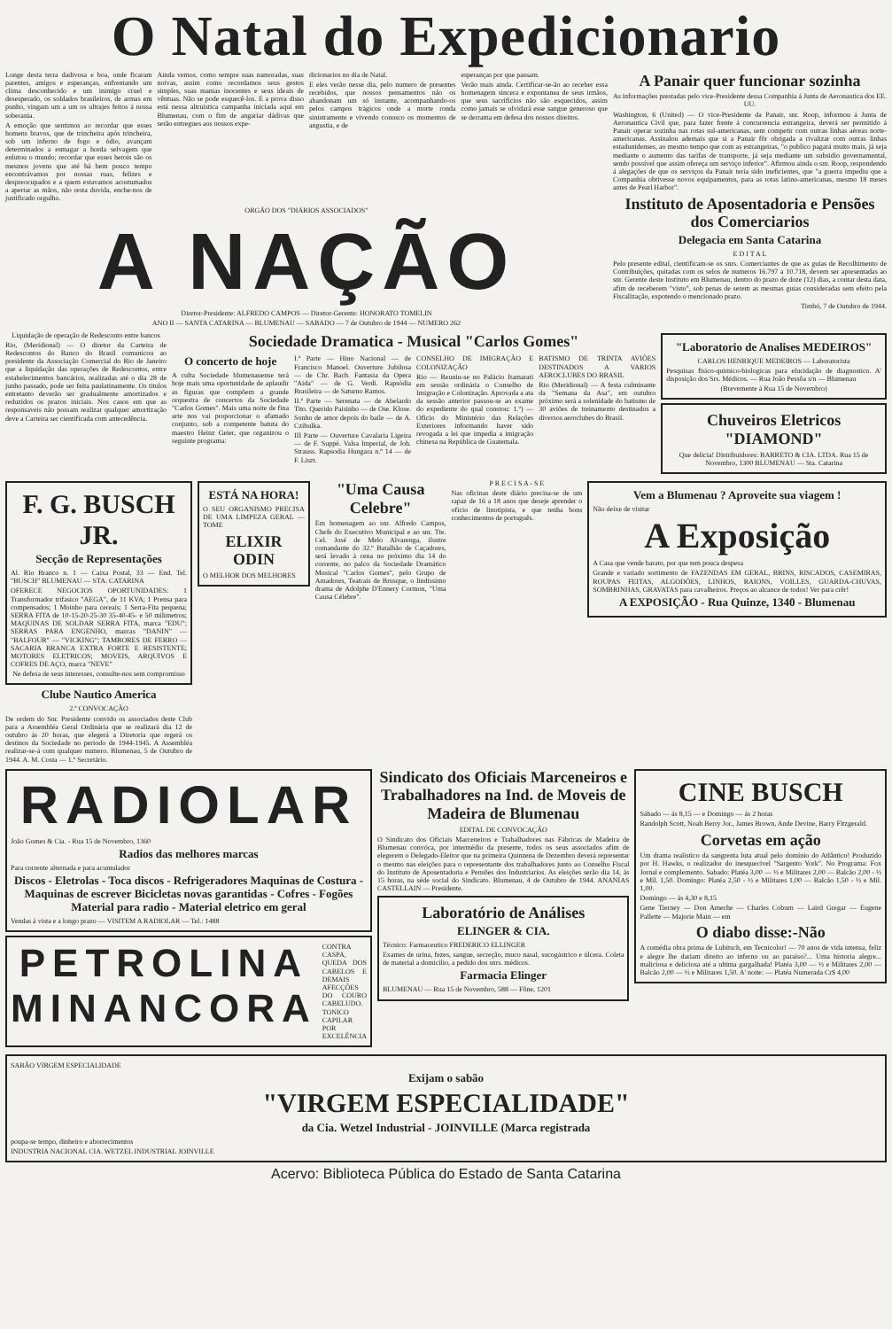O Natal do Expedicionario
Longe desta terra dadivosa e boa, onde ficaram parentes, amigos e esperanças, enfrentando um clima desconhecido e um inimigo cruel e desesperado, os soldados brasileiros, de armas em punho, vingam um a um os ultrajes feitos á nossa soberania.
A emoção que sentimos ao recordar que esses homens bravos, que de trincheira após trincheira, sob um inferno de fogo e ódio, avançam determinados a esmagar a horda selvagem que enlutou o mundo; recordar que esses herois são os mesmos jovens que até há bem pouco tempo encontrávamos por nossas ruas, felizes e despreocupados e a quem estavamos acostumados a apertar as mãos, não resta duvida, enche-nos de justificado orgulho.
Ainda vemos, como sempre suas namoradas, suas noivas, assim como recordamos seus gestos simples, suas manias inocentes e seus ideais de vêntuas. Não se pode esquecê-los. E a prova disso está nessa altruistica campanha iniciada aqui em Blumenau, com o fim de angariar dádivas que serão entregues aos nossos expe-
dicionarios no dia de Natal.
E eles verão nesse dia, pelo numero de presentes recebidos, que nossos pensamentos não os abandonam um só instante, acompanhando-os pelos campos trágicos onde a morte ronda sinistramente e vivendo conosco os momentos de angustia, e de
esperanças por que passam.
Verão mais ainda. Certificar-se-ão ao receber essa homenagem sincera e expontanea de seus irmãos, que seus sacrificios não são esquecidos, assim como jamais se olvidará esse sangue generoso que se derrama em defesa dos nossos direitos.
ORGÃO DOS "DIÁRIOS ASSOCIADOS"
A NAÇÃO
Diretor-Presidente: ALFREDO CAMPOS — Diretor-Gerente: HONORATO TOMELIN
ANO II — SANTA CATARINA — BLUMENAU — SABADO — 7 de Outubro de 1944 — NUMERO 262
A Panair quer funcionar sozinha
As informações prestadas pelo vice-Presidente dessa Companhia á Junta de Aeronautica dos EE. UU.
Washington, 6 (United) — O vice-Presidente da Panair, snr. Roop, informou á Junta de Aeronautica Civil que, para fazer frente á concurrencia estrangeira, deverá ser permitido á Panair operar sozinha nas rotas sul-americanas, sem competir com outras linhas aéreas norte-americanas. Assinalou ademais que si a Panair fôr obrigada a rivalizar com outras linhas estadunidenses, ao mesmo tempo que com as estrangeiras, "o publico pagará muito mais, já seja mediante o aumento das tarifas de transporte, já seja mediante um subsidio governamental, sendo possível que assim ofereça um serviço inferior". Afirmou ainda o snr. Roop, respondendo á alegações de que os serviços da Panair teria sido ineficientes, que "a guerra impediu que a Companhia obtivesse novos equipamentos, para as rotas latino-americanas, mesmo 18 meses antes de Pearl Harbor".
Instituto de Aposentadoria e Pensões dos Comerciarios
Delegacia em Santa Catarina
E D I T A L
Pelo presente edital, cientificam-se os snrs. Comerciantes de que as guias de Recolhimento de Contribuições, quitadas com os selos de numeros 16.797 a 10.718, devem ser apresentadas ao snr. Gerente deste Instituto em Blumenau, dentro do prazo de doze (12) dias, a contar desta data, afim de receberem "visto", sob penas de serem as mesmas guias consideradas sem efeito pela Fiscalização, expotendo o mencionado prazo.
Timbó, 7 de Outubro de 1944.
Liquidação de operação de Redesconto entre bancos
Rio, (Meridional) — O diretor da Carteira de Redescontos do Banco do Brasil comunicou ao presidente da Associação Comercial do Rio de Janeiro que a liquidação das operações de Redescontos, entre estabelecimentos bancários, realizadas até o dia 28 de junho passado, pode ser feita paulatinamente. Os titulos entretanto deverão ser gradualmente amortizados e reduzidos os prazos iniciais. Nos casos em que as responsaveis não possam realizar qualquer amortização deve a Carteira ser cientificada com antecedência.
Sociedade Dramatica - Musical "Carlos Gomes"
O concerto de hoje
A culta Sociedade blumenauense terá hoje mais uma oportunidade de aplaudir as figuras que compõem a grande orquestra de concertos da Sociedade "Carlos Gomes". Mais uma noite de fina arte nos vai proporcionar o afamado conjunto, sob a competente batuta do maestro Heinz Geier, que organizou o seguinte programa:
I.ª Parte — Hino Nacional — de Francisco Manoel. Ouverture Jubilosa — de Chr. Bach. Fantasia da Opera "Aida" — de G. Verdi. Rapsódia Brasileira — de Saturno Ramos.
II.ª Parte — Serenata — de Abelardo Tito. Querido Paisinho — de Ose. Klose. Sonho de amor depois do baile — de A. Czibulka.
III Parte — Ouverture Cavalaria Ligeira — de F. Suppè. Valsa Imperial, de Joh. Strauss. Rapsodia Hungara n.º 14 — de F. Liszt.
CONSELHO DE IMIGRAÇÃO E COLONIZAÇÃO
Rio — Reuniu-se no Palácio Itamarati em sessão ordinária o Conselho de Imigração e Colonização. Aprovada a ata da sessão anterior passou-se ao exame do expediente do qual constou: 1.º) — Oficio do Ministério das Relações Exteriores informando haver sido revogada a lei que impedia a imigração chinesa na República de Guatemala.
BATISMO DE TRINTA AVIÕES DESTINADOS A VARIOS AEROCLUBES DO BRASIL
Rio (Meridional) — A festa culminante da "Semana da Asa", em outubro próximo será a solenidade do batismo de 30 aviões de treinamento destinados a diversos aeroclubes do Brasil.
"Laboratorio de Analises MEDEIROS"
CARLOS HENRIQUE MEDEIROS — Laboratorista
Pesquisas fisico-quimico-biologicas para elucidação de diagnostico. A' disposição dos Srs. Médicos. — Rua João Pessôa s/n — Blumenau
(Brevemente á Rua 15 de Novembro)
Chuveiros Eletricos "DIAMOND"
Que delicia! Distribuidores: BARRETO & CIA. LTDA. Rua 15 de Novembro, 1300 BLUMENAU — Sta. Catarina
F. G. BUSCH JR.
Secção de Representações
Al. Rio Branco n. 1 — Caixa Postal, 33 — End. Tel. "BUSCH" BLUMENAU — STA. CATARINA
OFERECE NEGOCIOS OPORTUNIDADES: 1 Transformador trifasico "AEGA", de 11 KVA; 1 Prensa para compensados; 1 Moinho para cereais; 1 Serra-Fita pequena; SERRA FITA de 10-15-20-25-30 35-40-45- e 50 milimetros; MAQUINAS DE SOLDAR SERRA FITA, marca "EDU"; SERRAS PARA ENGENHO, marcas "DANIN" — "BALFOUR" — "VICKING"; TAMBORES DE FERRO — SACARIA BRANCA EXTRA FORTE E RESISTENTE; MOTORES ELETRICOS; MOVEIS, ARQUIVOS E COFRES DE AÇO, marca "NEVE"
Ne defesa de seus interesses, consulte-nos sem compromisso
Clube Nautico America
2.ª CONVOCAÇÃO
De ordem do Snr. Presidente convido os associados deste Club para a Assembléa Geral Ordinária que se realizará dia 12 de outubro ás 20 horas, que elegerá a Diretoria que regerá os destinos da Sociedade no periodo de 1944-1945. A Assembléa realizar-se-á com qualquer numero. Blumenau, 5 de Outubro de 1944. A. M. Costa — 1.º Secretário.
ESTÁ NA HORA!
O SEU ORGANISMO PRECISA DE UMA LIMPEZA GERAL — TOME
ELIXIR ODIN
O MELHOR DOS MELHORES
"Uma Causa Celebre"
Em homenagem ao snr. Alfredo Campos, Chefe do Executivo Municipal e ao snr. Tte. Cel. José de Melo Alvarenga, ilustre comandante do 32.º Batalhão de Caçadores, será levado á cena no próximo dia 14 do corrente, no palco da Sociedade Dramático Musical "Carlos Gomes", pelo Grupo de Amadores, Teatrais de Brusque, o lindissimo drama de Adolphe D'Ennery Cormon, "Uma Causa Célebre".
P R E C I S A - S E
Nas oficinas deste diário precisa-se de um rapaz de 16 a 18 anos que deseje aprender o oficio de linotipista, e que tenha bons conhecimentos de português.
Vem a Blumenau ? Aproveite sua viagem !
Não deixe de visitar
A Exposição
A Casa que vende barato, por que tem pouca despesa
Grande e variado sortimento de FAZENDAS EM GERAL, BRINS, RISCADOS, CASEMIRAS, ROUPAS FEITAS, ALGODÕES, LINHOS, RAIONS, VOILLES, GUARDA-CHUVAS, SOMBRINHAS, GRAVATAS para cavalheiros. Preços ao alcance de todos! Ver para crêr!
A EXPOSIÇÃO - Rua Quinze, 1340 - Blumenau
RADIOLAR
João Gomes & Cia. - Rua 15 de Novembro, 1360
Radios das melhores marcas
Para corrente alternada e para acumulador
Discos - Eletrolas - Toca discos - Refrigeradores Maquinas de Costura - Maquinas de escrever Bicicletas novas garantidas - Cofres - Fogões Material para radio - Material eletrico em geral
Vendas á vista e a longo prazo — VISITEM A RADIOLAR — Tel.: 1488
PETROLINA MINANCORA
CONTRA CASPA, QUEDA DOS CABELOS E DEMAIS AFECÇÕES DO COURO CABELUDO. TONICO CAPILAR POR EXCELÊNCIA
Sindicato dos Oficiais Marceneiros e Trabalhadores na Ind. de Moveis de Madeira de Blumenau
EDITAL DE CONVOCAÇÃO
O Sindicato dos Oficiais Marceneiros e Trabalhadores nas Fábricas de Madeira de Blumenau convóca, por intermédio da presente, todos os seus associados afim de elegerem o Delegado-Eleitor que na primeira Quinzena de Dezembro deverá representar o mesmo nas eleições para o representante dos trabalhadores junto ao Conselho Fiscal do Instituto de Aposentadoria e Pensões dos Industriarios. As eleições serão dia 14, ás 15 horas, na séde social do Sindicato. Blumenau, 4 de Outubro de 1944. ANANIAS CASTELLAIN — Presidente.
Laboratório de Análises
ELINGER & CIA.
Técnico: Farmaceutico FREDERICO ELLINGER
Exames de urina, fezes, sangue, secreção, muco nasal, sucogástrico e úlcera. Coleta de material a domicilio, a pedido dos snrs. médicos.
Farmacia Elinger
BLUMENAU — Rua 15 de Novembro, 588 — Fône, 1201
CINE BUSCH
Sábado — ás 8,15 — e Domingo — ás 2 horas
Randolph Scott, Noah Berry Jor., James Brown, Ande Devine, Barry Fitzgerald.
Corvetas em ação
Um drama realistico da sangrenta luta atual pelo domínio do Atlântico! Produzido por H. Hawks, o realizador do inesquecivel "Sargento York". No Programa: Fox Jornal e complemento. Sabado: Platéa 3,00 — ½ e Militares 2,00 — Balcão 2,00 - ½ e Mil. 1,50. Domingo: Platéa 2,50 - ½ e Militares 1,00 — Balcão 1,50 - ½ e Mil. 1,00.
Domingo — ás 4,30 e 8,15
Gene Tierney — Don Ameche — Charles Coburn — Laird Gregar — Eugene Pallette — Majorie Main — em
O diabo disse:-Não
A comédia obra prima de Lubitsch, em Tecnicolor! — 70 anos de vida intensa, feliz e alegre lhe dariam direito ao inferno ou ao paraiso?... Uma historia alegre... maliciosa e deliciosa até a ultima gargalhada! Platéa 3,00 — ½ e Militares 2,00 — Balcão 2,00 — ½ e Militares 1,50. A' noite: — Platéa Numerada Cr$ 4,00
SABÃO VIRGEM ESPECIALIDADE
Exijam o sabão
"VIRGEM ESPECIALIDADE"
da Cia. Wetzel Industrial - JOINVILLE (Marca registrada
poupa-se tempo, dinheiro e aborrecimentos
INDUSTRIA NACIONAL CIA. WETZEL INDUSTRIAL JOINVILLE
Acervo: Biblioteca Pública do Estado de Santa Catarina